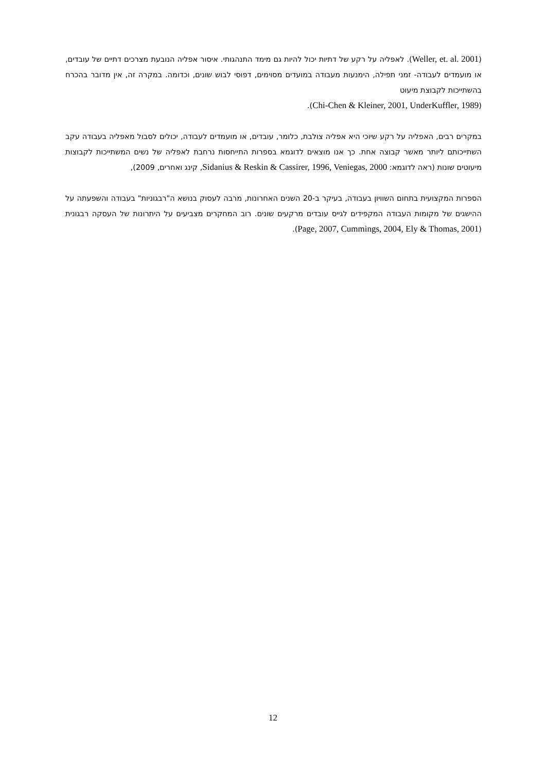(Weller, et. al. 2001). לאפליה על רקע של דתיות יכול להיות גם מימד התנהגותי. איסור אפליה הנובעת מצרכים דתיים של עובדים, או מועמדים לעבודה- זמני תפילה, הימנעות מעבודה במועדים מסוימים, דפוסי לבוש שונים, וכדומה. במקרה זה, אין מדובר בהכרח בהשתייכות לקבוצת מיעוט
(Chi-Chen & Kleiner, 2001, UnderKuffler, 1989).
במקרים רבים, האפליה על רקע שיוכי היא אפליה צולבת, כלומר, עובדים, או מועמדים לעבודה, יכולים לסבול מאפליה בעבודה עקב השתייכותם ליותר מאשר קבוצה אחת. כך אנו מוצאים לדוגמא בספרות התייחסות נרחבת לאפליה של נשים המשתייכות לקבוצות מיעוטים שונות (ראה לדוגמא: Sidanius & Reskin & Cassirer, 1996, Veniegas, 2000, קינג ואחרים, 2009),
הספרות המקצועית בתחום השוויון בעבודה, בעיקר ב-20 השנים האחרונות, מרבה לעסוק בנושא ה"רבגוניות" בעבודה והשפעתה על ההישגים של מקומות העבודה המקפידים לגייס עובדים מרקעים שונים. רוב המחקרים מצביעים על היתרונות של העסקה רבגונית (Page, 2007, Cummings, 2004, Ely & Thomas, 2001).
12